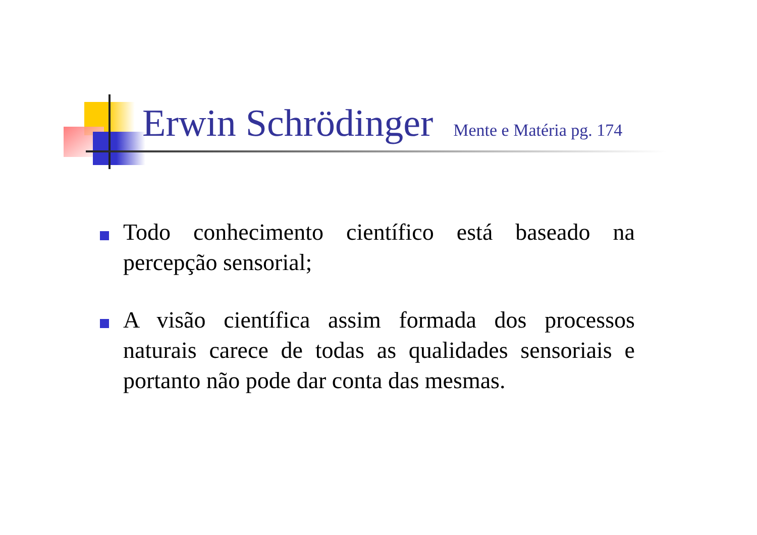Erwin Schrödinger Mente e Matéria pg. 174
Todo conhecimento científico está baseado na percepção sensorial;
A visão científica assim formada dos processos naturais carece de todas as qualidades sensoriais e portanto não pode dar conta das mesmas.